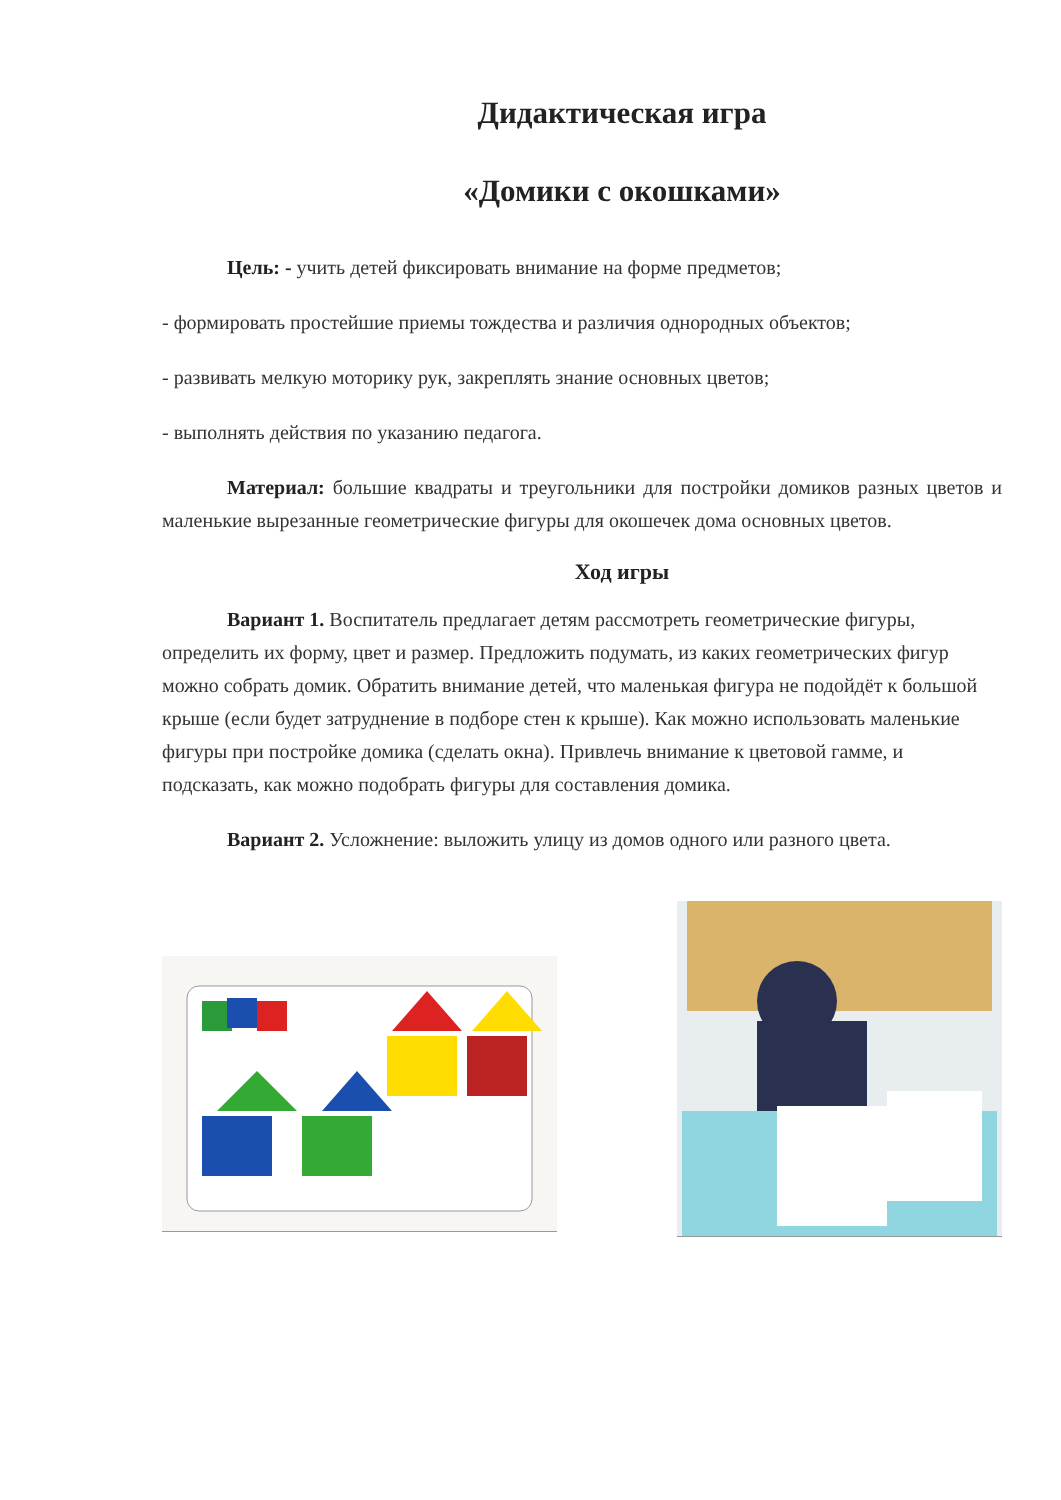Дидактическая игра
«Домики с окошками»
Цель: - учить детей фиксировать внимание на форме предметов;
- формировать простейшие приемы тождества и различия однородных объектов;
- развивать мелкую моторику рук, закреплять знание основных цветов;
- выполнять действия по указанию педагога.
Материал: большие квадраты и треугольники для постройки домиков разных цветов и маленькие вырезанные геометрические фигуры для окошечек дома основных цветов.
Ход игры
Вариант 1. Воспитатель предлагает детям рассмотреть геометрические фигуры, определить их форму, цвет и размер. Предложить подумать, из каких геометрических фигур можно собрать домик. Обратить внимание детей, что маленькая фигура не подойдёт к большой крыше (если будет затруднение в подборе стен к крыше). Как можно использовать маленькие фигуры при постройке домика (сделать окна). Привлечь внимание к цветовой гамме, и подсказать, как можно подобрать фигуры для составления домика.
Вариант 2. Усложнение: выложить улицу из домов одного или разного цвета.